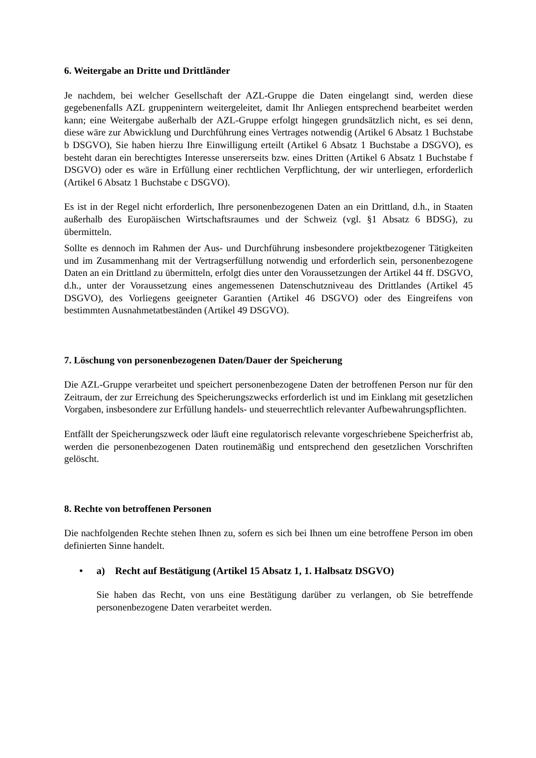6. Weitergabe an Dritte und Drittländer
Je nachdem, bei welcher Gesellschaft der AZL-Gruppe die Daten eingelangt sind, werden diese gegebenenfalls AZL gruppenintern weitergeleitet, damit Ihr Anliegen entsprechend bearbeitet werden kann; eine Weitergabe außerhalb der AZL-Gruppe erfolgt hingegen grundsätzlich nicht, es sei denn, diese wäre zur Abwicklung und Durchführung eines Vertrages notwendig (Artikel 6 Absatz 1 Buchstabe b DSGVO), Sie haben hierzu Ihre Einwilligung erteilt (Artikel 6 Absatz 1 Buchstabe a DSGVO), es besteht daran ein berechtigtes Interesse unsererseits bzw. eines Dritten (Artikel 6 Absatz 1 Buchstabe f DSGVO) oder es wäre in Erfüllung einer rechtlichen Verpflichtung, der wir unterliegen, erforderlich (Artikel 6 Absatz 1 Buchstabe c DSGVO).
Es ist in der Regel nicht erforderlich, Ihre personenbezogenen Daten an ein Drittland, d.h., in Staaten außerhalb des Europäischen Wirtschaftsraumes und der Schweiz (vgl. §1 Absatz 6 BDSG), zu übermitteln.
Sollte es dennoch im Rahmen der Aus- und Durchführung insbesondere projektbezogener Tätigkeiten und im Zusammenhang mit der Vertragserfüllung notwendig und erforderlich sein, personenbezogene Daten an ein Drittland zu übermitteln, erfolgt dies unter den Voraussetzungen der Artikel 44 ff. DSGVO, d.h., unter der Voraussetzung eines angemessenen Datenschutzniveau des Drittlandes (Artikel 45 DSGVO), des Vorliegens geeigneter Garantien (Artikel 46 DSGVO) oder des Eingreifens von bestimmten Ausnahmetatbeständen (Artikel 49 DSGVO).
7. Löschung von personenbezogenen Daten/Dauer der Speicherung
Die AZL-Gruppe verarbeitet und speichert personenbezogene Daten der betroffenen Person nur für den Zeitraum, der zur Erreichung des Speicherungszwecks erforderlich ist und im Einklang mit gesetzlichen Vorgaben, insbesondere zur Erfüllung handels- und steuerrechtlich relevanter Aufbewahrungspflichten.
Entfällt der Speicherungszweck oder läuft eine regulatorisch relevante vorgeschriebene Speicherfrist ab, werden die personenbezogenen Daten routinemäßig und entsprechend den gesetzlichen Vorschriften gelöscht.
8. Rechte von betroffenen Personen
Die nachfolgenden Rechte stehen Ihnen zu, sofern es sich bei Ihnen um eine betroffene Person im oben definierten Sinne handelt.
• a) Recht auf Bestätigung (Artikel 15 Absatz 1, 1. Halbsatz DSGVO)
Sie haben das Recht, von uns eine Bestätigung darüber zu verlangen, ob Sie betreffende personenbezogene Daten verarbeitet werden.